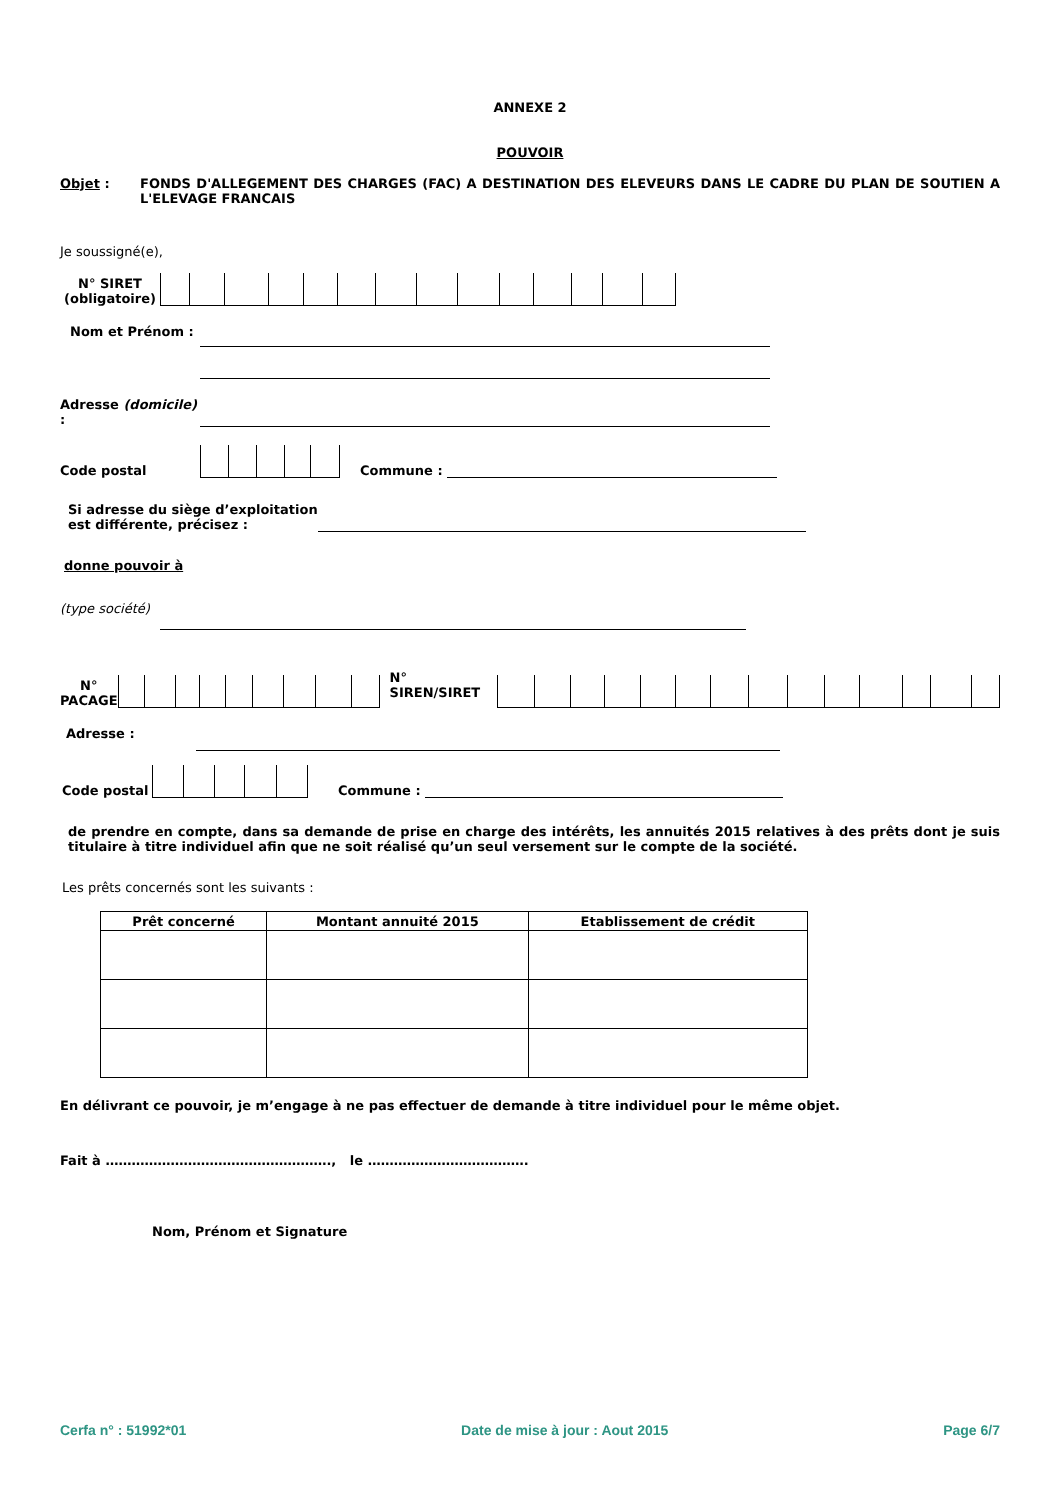ANNEXE 2
POUVOIR
Objet : FONDS D'ALLEGEMENT DES CHARGES (FAC) A DESTINATION DES ELEVEURS DANS LE CADRE DU PLAN DE SOUTIEN A L'ELEVAGE FRANCAIS
Je soussigné(e),
N° SIRET (obligatoire)
Nom et Prénom :
Adresse (domicile) :
Code postal
Commune :
Si adresse du siège d’exploitation est différente, précisez :
donne pouvoir à
(type société)
N° PACAGE
N° SIREN/SIRET
Adresse :
Code postal
Commune :
de prendre en compte, dans sa demande de prise en charge des intérêts, les annuités 2015 relatives à des prêts dont je suis titulaire à titre individuel afin que ne soit réalisé qu’un seul versement sur le compte de la société.
Les prêts concernés sont les suivants :
| Prêt concerné | Montant annuité 2015 | Etablissement de crédit |
| --- | --- | --- |
En délivrant ce pouvoir, je m’engage à ne pas effectuer de demande à titre individuel pour le même objet.
Fait à ……………………………………………., le ……………………………….
Nom, Prénom et Signature
Cerfa n° : 51992*01 Date de mise à jour : Aout 2015 Page 6/7